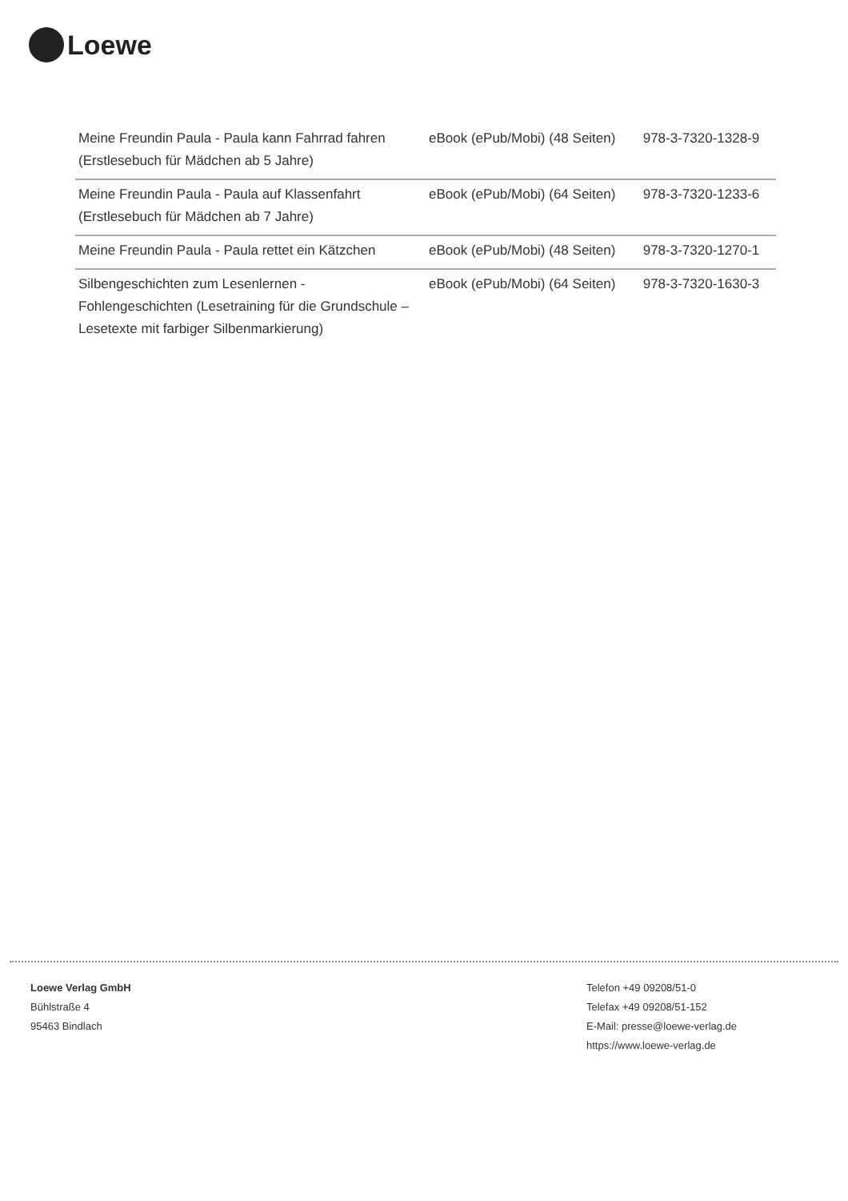Loewe
| Meine Freundin Paula - Paula kann Fahrrad fahren (Erstlesebuch für Mädchen ab 5 Jahre) | eBook (ePub/Mobi) (48 Seiten) | 978-3-7320-1328-9 |
| Meine Freundin Paula - Paula auf Klassenfahrt (Erstlesebuch für Mädchen ab 7 Jahre) | eBook (ePub/Mobi) (64 Seiten) | 978-3-7320-1233-6 |
| Meine Freundin Paula - Paula rettet ein Kätzchen | eBook (ePub/Mobi) (48 Seiten) | 978-3-7320-1270-1 |
| Silbengeschichten zum Lesenlernen - Fohlengeschichten (Lesetraining für die Grundschule – Lesetexte mit farbiger Silbenmarkierung) | eBook (ePub/Mobi) (64 Seiten) | 978-3-7320-1630-3 |
Loewe Verlag GmbH
Bühlstraße 4
95463 Bindlach
Telefon +49 09208/51-0
Telefax +49 09208/51-152
E-Mail: presse@loewe-verlag.de
https://www.loewe-verlag.de